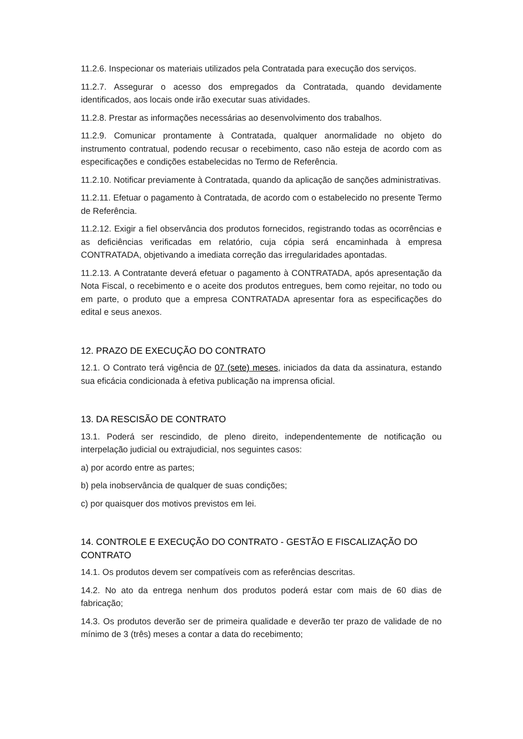11.2.6. Inspecionar os materiais utilizados pela Contratada para execução dos serviços.
11.2.7. Assegurar o acesso dos empregados da Contratada, quando devidamente identificados, aos locais onde irão executar suas atividades.
11.2.8. Prestar as informações necessárias ao desenvolvimento dos trabalhos.
11.2.9. Comunicar prontamente à Contratada, qualquer anormalidade no objeto do instrumento contratual, podendo recusar o recebimento, caso não esteja de acordo com as especificações e condições estabelecidas no Termo de Referência.
11.2.10. Notificar previamente à Contratada, quando da aplicação de sanções administrativas.
11.2.11. Efetuar o pagamento à Contratada, de acordo com o estabelecido no presente Termo de Referência.
11.2.12. Exigir a fiel observância dos produtos fornecidos, registrando todas as ocorrências e as deficiências verificadas em relatório, cuja cópia será encaminhada à empresa CONTRATADA, objetivando a imediata correção das irregularidades apontadas.
11.2.13. A Contratante deverá efetuar o pagamento à CONTRATADA, após apresentação da Nota Fiscal, o recebimento e o aceite dos produtos entregues, bem como rejeitar, no todo ou em parte, o produto que a empresa CONTRATADA apresentar fora as especificações do edital e seus anexos.
12. PRAZO DE EXECUÇÃO DO CONTRATO
12.1. O Contrato terá vigência de 07 (sete) meses, iniciados da data da assinatura, estando sua eficácia condicionada à efetiva publicação na imprensa oficial.
13. DA RESCISÃO DE CONTRATO
13.1. Poderá ser rescindido, de pleno direito, independentemente de notificação ou interpelação judicial ou extrajudicial, nos seguintes casos:
a) por acordo entre as partes;
b) pela inobservância de qualquer de suas condições;
c) por quaisquer dos motivos previstos em lei.
14. CONTROLE E EXECUÇÃO DO CONTRATO - GESTÃO E FISCALIZAÇÃO DO CONTRATO
14.1. Os produtos devem ser compatíveis com as referências descritas.
14.2. No ato da entrega nenhum dos produtos poderá estar com mais de 60 dias de fabricação;
14.3. Os produtos deverão ser de primeira qualidade e deverão ter prazo de validade de no mínimo de 3 (três) meses a contar a data do recebimento;